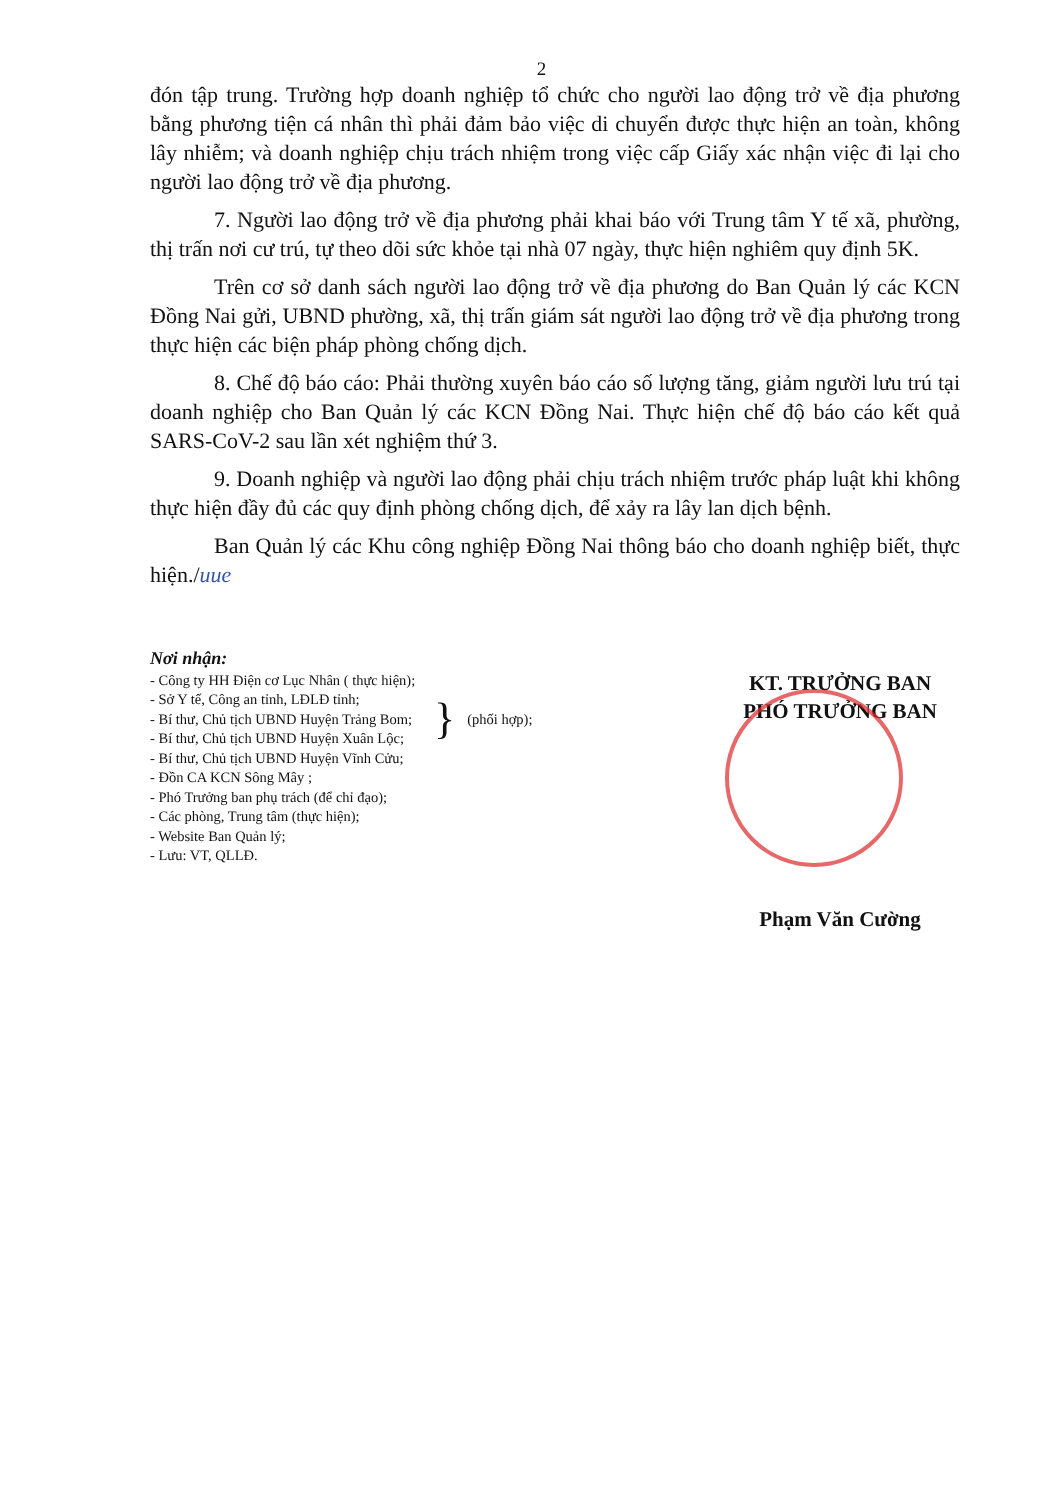2
đón tập trung. Trường hợp doanh nghiệp tổ chức cho người lao động trở về địa phương bằng phương tiện cá nhân thì phải đảm bảo việc di chuyển được thực hiện an toàn, không lây nhiễm; và doanh nghiệp chịu trách nhiệm trong việc cấp Giấy xác nhận việc đi lại cho người lao động trở về địa phương.
7. Người lao động trở về địa phương phải khai báo với Trung tâm Y tế xã, phường, thị trấn nơi cư trú, tự theo dõi sức khỏe tại nhà 07 ngày, thực hiện nghiêm quy định 5K.
Trên cơ sở danh sách người lao động trở về địa phương do Ban Quản lý các KCN Đồng Nai gửi, UBND phường, xã, thị trấn giám sát người lao động trở về địa phương trong thực hiện các biện pháp phòng chống dịch.
8. Chế độ báo cáo: Phải thường xuyên báo cáo số lượng tăng, giảm người lưu trú tại doanh nghiệp cho Ban Quản lý các KCN Đồng Nai. Thực hiện chế độ báo cáo kết quả SARS-CoV-2 sau lần xét nghiệm thứ 3.
9. Doanh nghiệp và người lao động phải chịu trách nhiệm trước pháp luật khi không thực hiện đầy đủ các quy định phòng chống dịch, để xảy ra lây lan dịch bệnh.
Ban Quản lý các Khu công nghiệp Đồng Nai thông báo cho doanh nghiệp biết, thực hiện./uue
Nơi nhận:
- Công ty HH Điện cơ Lục Nhân ( thực hiện);
- Sở Y tế, Công an tỉnh, LĐLĐ tỉnh;
- Bí thư, Chủ tịch UBND Huyện Trảng Bom;
- Bí thư, Chủ tịch UBND Huyện Xuân Lộc;
} (phối hợp);
- Bí thư, Chủ tịch UBND Huyện Vĩnh Cửu;
- Đồn CA KCN Sông Mây ;
- Phó Trưởng ban phụ trách (để chỉ đạo);
- Các phòng, Trung tâm (thực hiện);
- Website Ban Quản lý;
- Lưu: VT, QLLĐ.
KT. TRƯỞNG BAN
PHÓ TRƯỞNG BAN
Phạm Văn Cường